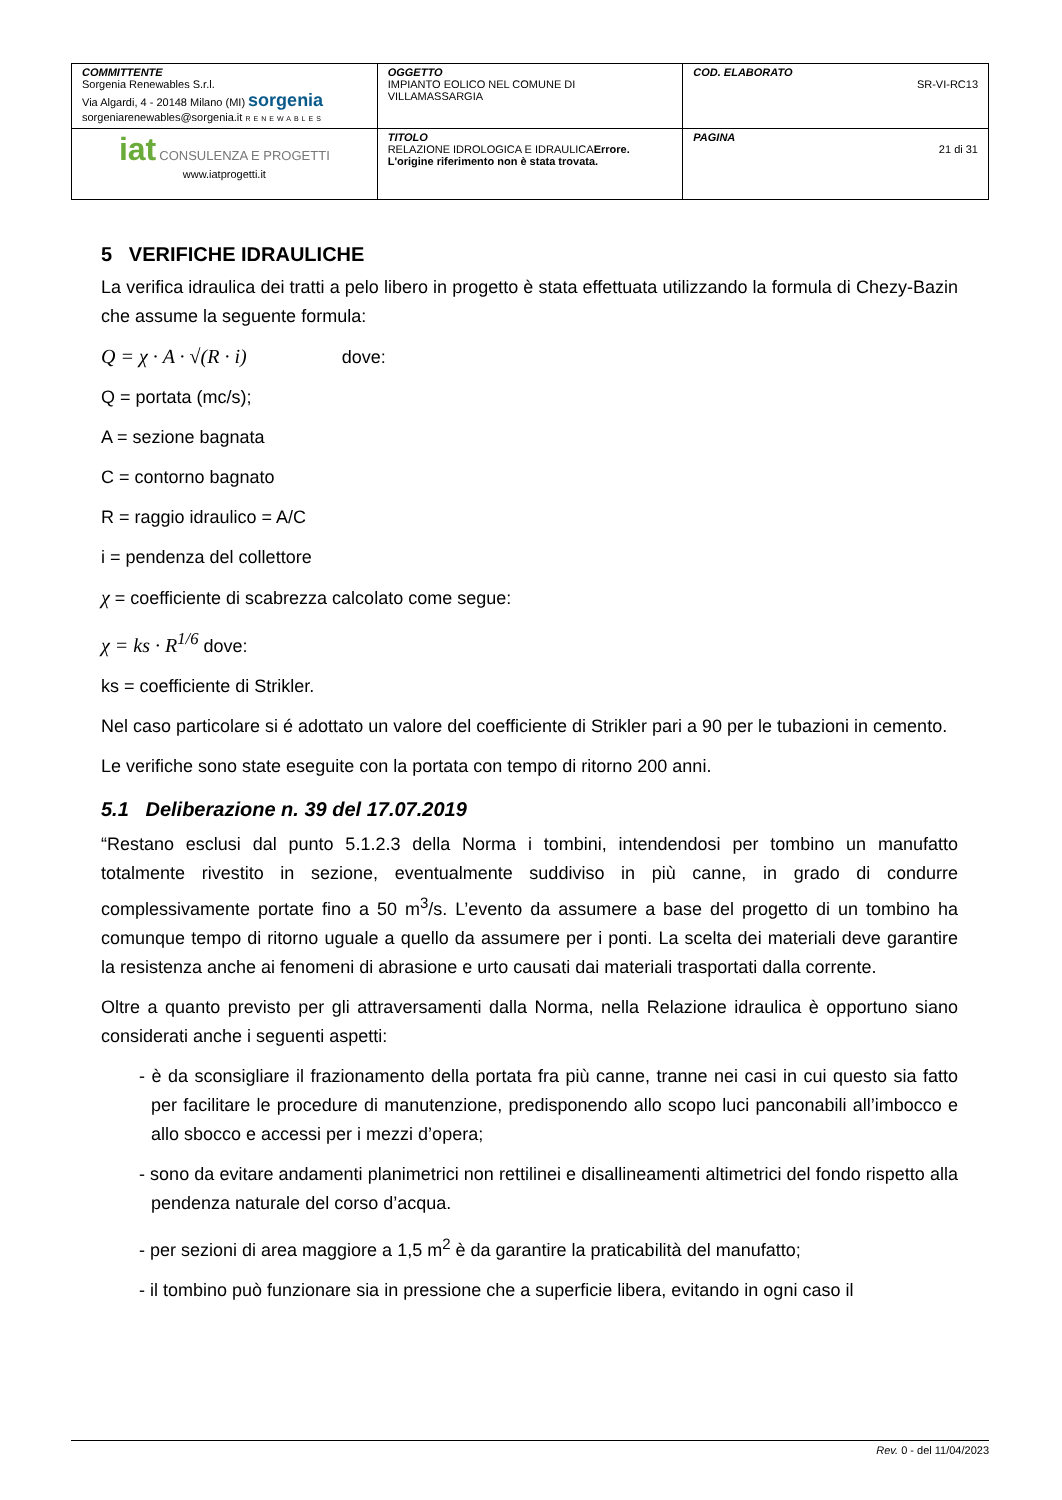| COMMITTENTE Sorgenia Renewables S.r.l. Via Algardi, 4 - 20148 Milano (MI) sorgenia sorgeniarenewables@sorgenia.it RENEWABLES | OGGETTO IMPIANTO EOLICO NEL COMUNE DI VILLAMASSARGIA | COD. ELABORATO SR-VI-RC13 |
| iat CONSULENZA E PROGETTI www.iatprogetti.it | TITOLO RELAZIONE IDROLOGICA E IDRAULICA Errore. L'origine riferimento non è stata trovata. | PAGINA 21 di 31 |
5 VERIFICHE IDRAULICHE
La verifica idraulica dei tratti a pelo libero in progetto è stata effettuata utilizzando la formula di Chezy-Bazin che assume la seguente formula:
Q = χ · A · √(R · i) dove:
Q = portata (mc/s);
A = sezione bagnata
C = contorno bagnato
R = raggio idraulico = A/C
i = pendenza del collettore
χ = coefficiente di scabrezza calcolato come segue:
χ = ks · R<sup>1/6</sup> dove:
ks = coefficiente di Strikler.
Nel caso particolare si é adottato un valore del coefficiente di Strikler pari a 90 per le tubazioni in cemento.
Le verifiche sono state eseguite con la portata con tempo di ritorno 200 anni.
5.1 Deliberazione n. 39 del 17.07.2019
“Restano esclusi dal punto 5.1.2.3 della Norma i tombini, intendendosi per tombino un manufatto totalmente rivestito in sezione, eventualmente suddiviso in più canne, in grado di condurre complessivamente portate fino a 50 m<sup>3</sup>/s. L’evento da assumere a base del progetto di un tombino ha comunque tempo di ritorno uguale a quello da assumere per i ponti. La scelta dei materiali deve garantire la resistenza anche ai fenomeni di abrasione e urto causati dai materiali trasportati dalla corrente.
Oltre a quanto previsto per gli attraversamenti dalla Norma, nella Relazione idraulica è opportuno siano considerati anche i seguenti aspetti:
- è da sconsigliare il frazionamento della portata fra più canne, tranne nei casi in cui questo sia fatto per facilitare le procedure di manutenzione, predisponendo allo scopo luci panconabili all’imbocco e allo sbocco e accessi per i mezzi d’opera;
- sono da evitare andamenti planimetrici non rettilinei e disallineamenti altimetrici del fondo rispetto alla pendenza naturale del corso d’acqua.
- per sezioni di area maggiore a 1,5 m<sup>2</sup> è da garantire la praticabilità del manufatto;
- il tombino può funzionare sia in pressione che a superficie libera, evitando in ogni caso il
Rev. 0 - del 11/04/2023